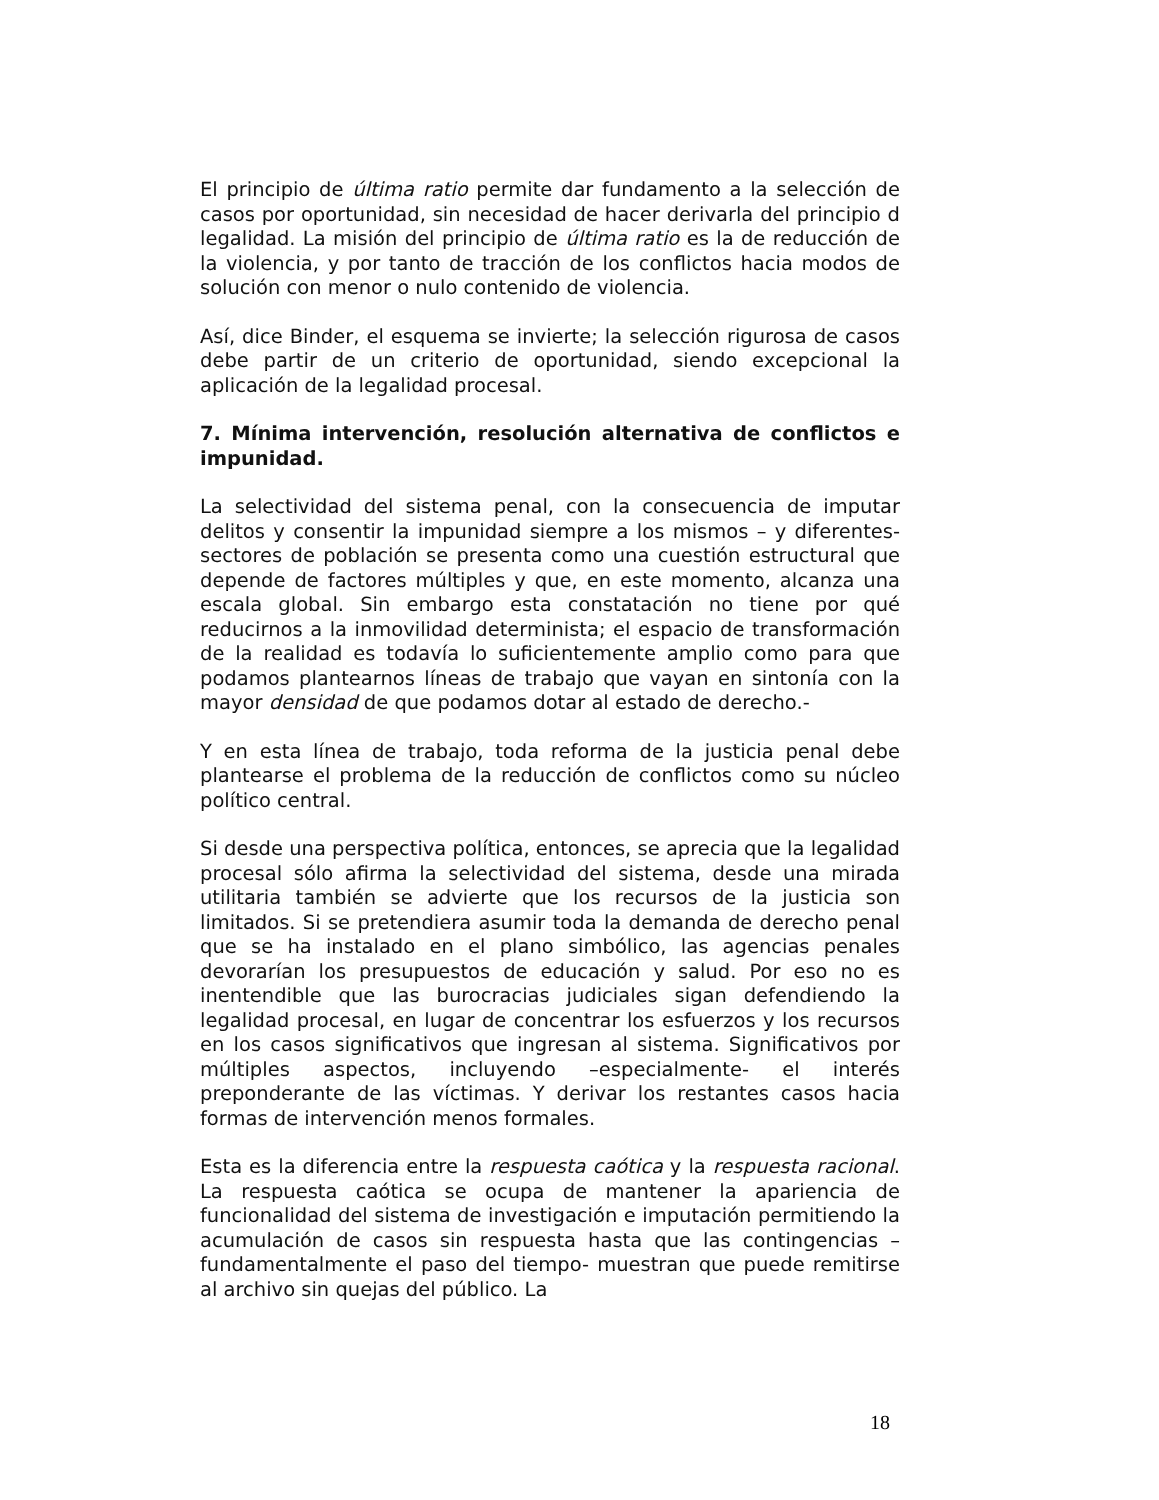El principio de última ratio permite dar fundamento a la selección de casos por oportunidad, sin necesidad de hacer derivarla del principio d legalidad. La misión del principio de última ratio es la de reducción de la violencia, y por tanto de tracción de los conflictos hacia modos de solución con menor o nulo contenido de violencia.
Así, dice Binder, el esquema se invierte; la selección rigurosa de casos debe partir de un criterio de oportunidad, siendo excepcional la aplicación de la legalidad procesal.
7. Mínima intervención, resolución alternativa de conflictos e impunidad.
La selectividad del sistema penal, con la consecuencia de imputar delitos y consentir la impunidad siempre a los mismos – y diferentes- sectores de población se presenta como una cuestión estructural que depende de factores múltiples y que, en este momento, alcanza una escala global. Sin embargo esta constatación no tiene por qué reducirnos a la inmovilidad determinista; el espacio de transformación de la realidad es todavía lo suficientemente amplio como para que podamos plantearnos líneas de trabajo que vayan en sintonía con la mayor densidad de que podamos dotar al estado de derecho.-
Y en esta línea de trabajo, toda reforma de la justicia penal debe plantearse el problema de la reducción de conflictos como su núcleo político central.
Si desde una perspectiva política, entonces, se aprecia que la legalidad procesal sólo afirma la selectividad del sistema, desde una mirada utilitaria también se advierte que los recursos de la justicia son limitados. Si se pretendiera asumir toda la demanda de derecho penal que se ha instalado en el plano simbólico, las agencias penales devorarían los presupuestos de educación y salud. Por eso no es inentendible que las burocracias judiciales sigan defendiendo la legalidad procesal, en lugar de concentrar los esfuerzos y los recursos en los casos significativos que ingresan al sistema. Significativos por múltiples aspectos, incluyendo –especialmente- el interés preponderante de las víctimas. Y derivar los restantes casos hacia formas de intervención menos formales.
Esta es la diferencia entre la respuesta caótica y la respuesta racional. La respuesta caótica se ocupa de mantener la apariencia de funcionalidad del sistema de investigación e imputación permitiendo la acumulación de casos sin respuesta hasta que las contingencias –fundamentalmente el paso del tiempo- muestran que puede remitirse al archivo sin quejas del público. La
18